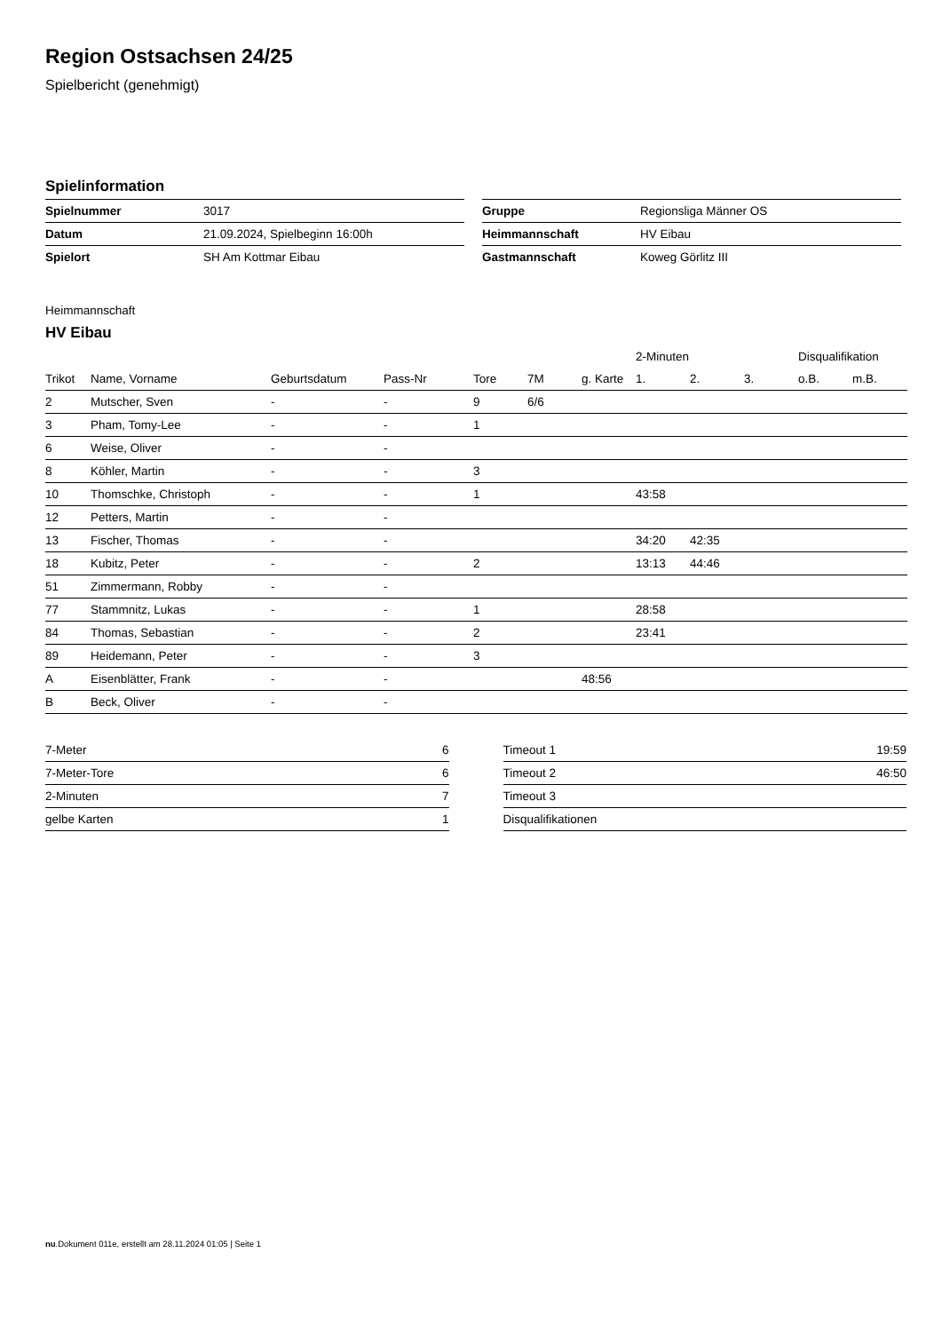Region Ostsachsen 24/25
Spielbericht (genehmigt)
Spielinformation
| Spielnummer | 3017 |
| Datum | 21.09.2024, Spielbeginn 16:00h |
| Spielort | SH Am Kottmar Eibau |
| Gruppe | Regionsliga Männer OS |
| Heimmannschaft | HV Eibau |
| Gastmannschaft | Koweg Görlitz III |
Heimmannschaft
HV Eibau
| | | | | | | | 2-Minuten | | | Disqualifikation | |
| --- | --- | --- | --- | --- | --- | --- | --- | --- | --- | --- | --- |
| Trikot | Name, Vorname | Geburtsdatum | Pass-Nr | Tore | 7M | g. Karte | 1. | 2. | 3. | o.B. | m.B. |
| 2 | Mutscher, Sven | - | - | 9 | 6/6 | | | | | | |
| 3 | Pham, Tomy-Lee | - | - | 1 | | | | | | | |
| 6 | Weise, Oliver | - | - | | | | | | | | |
| 8 | Köhler, Martin | - | - | 3 | | | | | | | |
| 10 | Thomschke, Christoph | - | - | 1 | | | 43:58 | | | | |
| 12 | Petters, Martin | - | - | | | | | | | | |
| 13 | Fischer, Thomas | - | - | | | | 34:20 | 42:35 | | | |
| 18 | Kubitz, Peter | - | - | 2 | | | 13:13 | 44:46 | | | |
| 51 | Zimmermann, Robby | - | - | | | | | | | | |
| 77 | Stammnitz, Lukas | - | - | 1 | | | 28:58 | | | | |
| 84 | Thomas, Sebastian | - | - | 2 | | | 23:41 | | | | |
| 89 | Heidemann, Peter | - | - | 3 | | | | | | | |
| A | Eisenblätter, Frank | - | - | | | 48:56 | | | | | |
| B | Beck, Oliver | - | - | | | | | | | | |
| 7-Meter | 6 |
| 7-Meter-Tore | 6 |
| 2-Minuten | 7 |
| gelbe Karten | 1 |
| Timeout 1 | 19:59 |
| Timeout 2 | 46:50 |
| Timeout 3 | |
| Disqualifikationen | |
nu.Dokument 011e, erstellt am 28.11.2024 01:05 | Seite 1